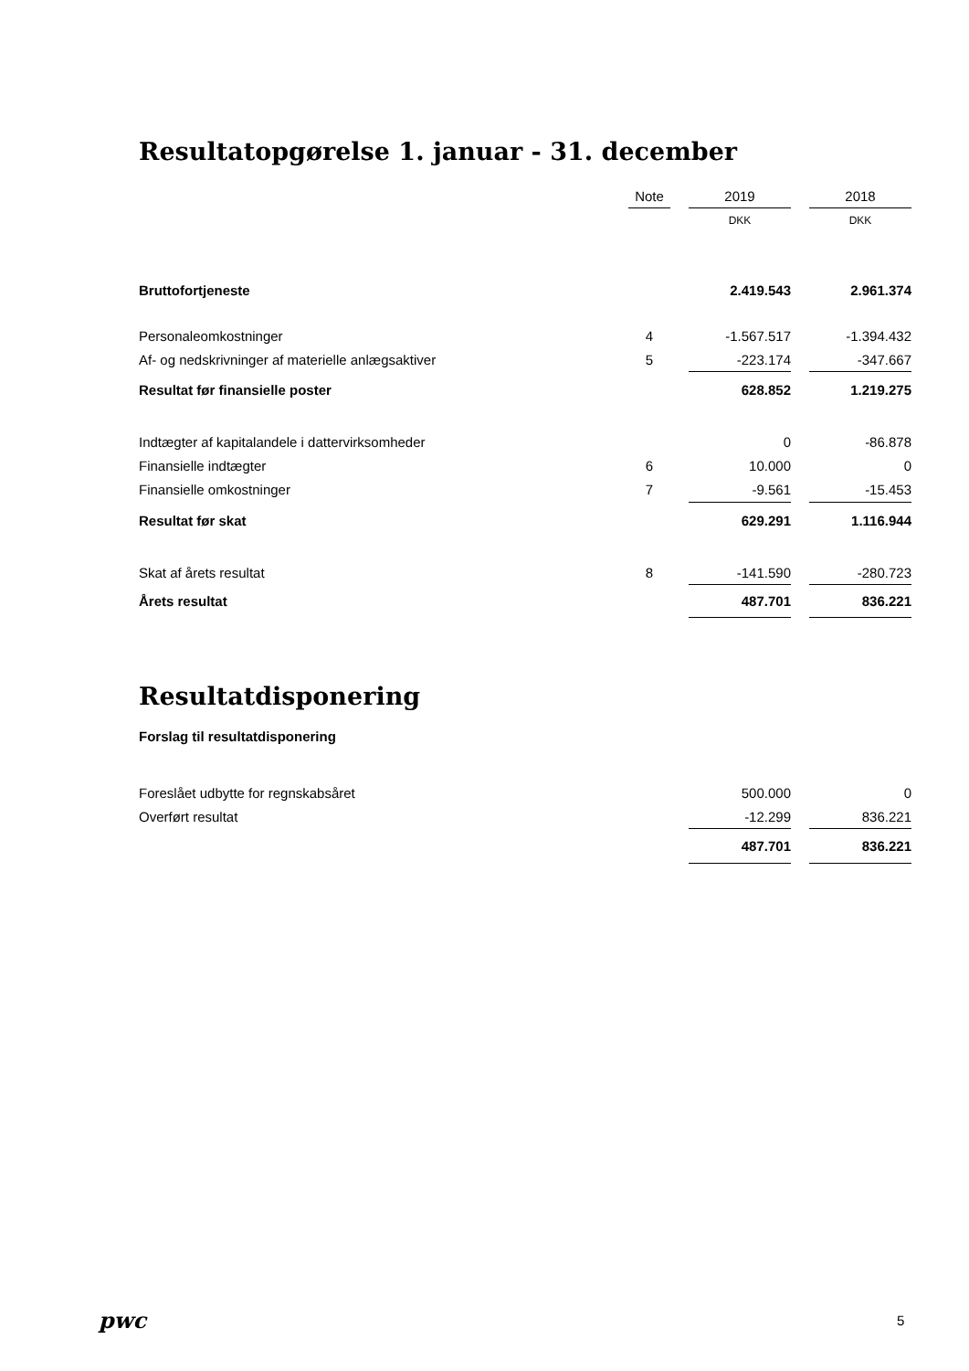Resultatopgørelse 1. januar - 31. december
| | Note | | 2019 | | 2018 |
| --- | --- | --- | --- | --- | --- |
| | | | DKK | | DKK |
| Bruttofortjeneste | | | 2.419.543 | | 2.961.374 |
| Personaleomkostninger | 4 | | -1.567.517 | | -1.394.432 |
| Af- og nedskrivninger af materielle anlægsaktiver | 5 | | -223.174 | | -347.667 |
| Resultat før finansielle poster | | | 628.852 | | 1.219.275 |
| Indtægter af kapitalandele i dattervirksomheder | | | 0 | | -86.878 |
| Finansielle indtægter | 6 | | 10.000 | | 0 |
| Finansielle omkostninger | 7 | | -9.561 | | -15.453 |
| Resultat før skat | | | 629.291 | | 1.116.944 |
| Skat af årets resultat | 8 | | -141.590 | | -280.723 |
| Årets resultat | | | 487.701 | | 836.221 |
Resultatdisponering
Forslag til resultatdisponering
| Foreslået udbytte for regnskabsåret | | | 500.000 | | 0 |
| Overført resultat | | | -12.299 | | 836.221 |
| | | | 487.701 | | 836.221 |
pwc 5